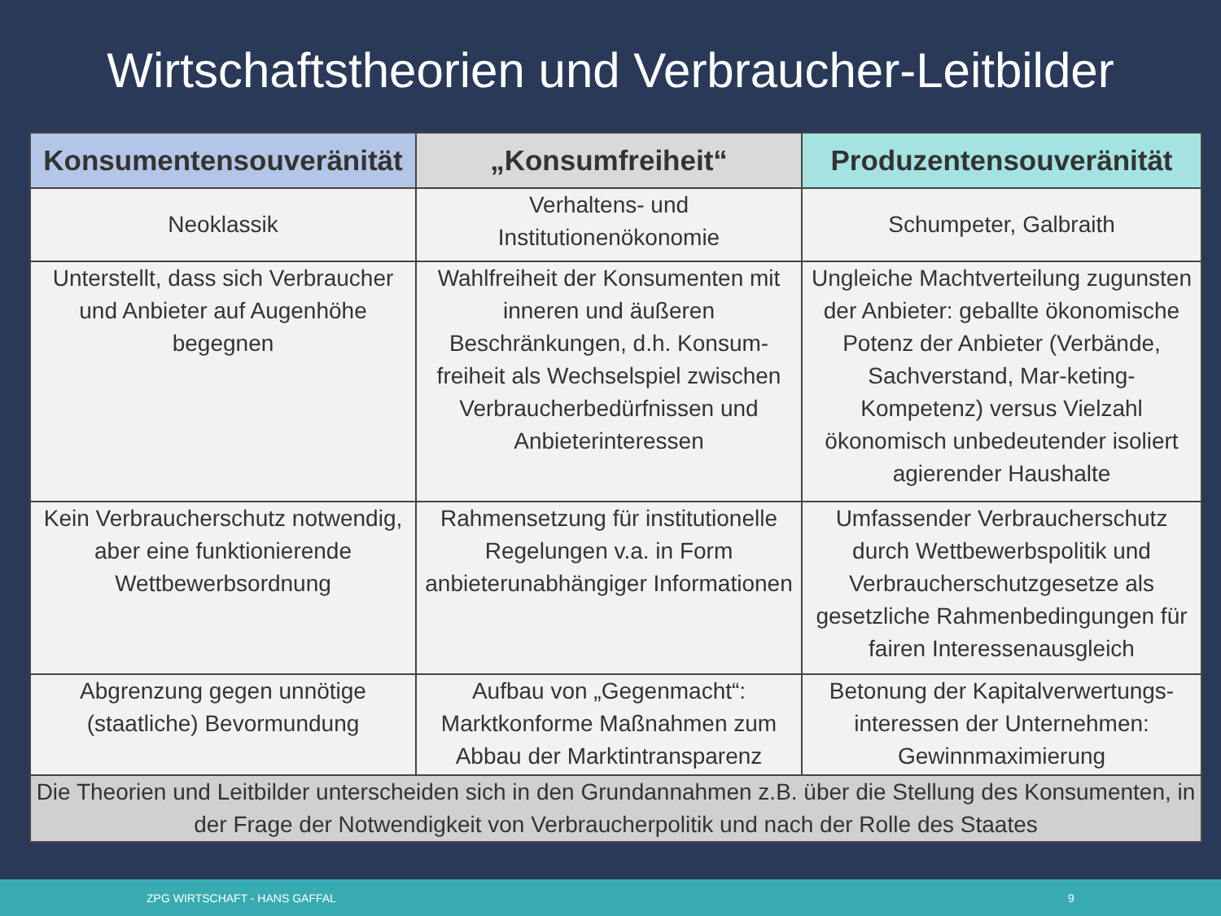Wirtschaftstheorien und Verbraucher-Leitbilder
| Konsumentensouveränität | „Konsumfreiheit“ | Produzentensouveränität |
| --- | --- | --- |
| Neoklassik | Verhaltens- und Institutionenökonomie | Schumpeter, Galbraith |
| Unterstellt, dass sich Verbraucher und Anbieter auf Augenhöhe begegnen | Wahlfreiheit der Konsumenten mit inneren und äußeren Beschränkungen, d.h. Konsum-freiheit als Wechselspiel zwischen Verbraucherbedürfnissen und Anbieterinteressen | Ungleiche Machtverteilung zugunsten der Anbieter: geballte ökonomische Potenz der Anbieter (Verbände, Sachverstand, Mar-keting-Kompetenz) versus Vielzahl ökonomisch unbedeutender isoliert agierender Haushalte |
| Kein Verbraucherschutz notwendig, aber eine funktionierende Wettbewerbsordnung | Rahmensetzung für institutionelle Regelungen v.a. in Form anbieterunabhängiger Informationen | Umfassender Verbraucherschutz durch Wettbewerbspolitik und Verbraucherschutzgesetze als gesetzliche Rahmenbedingungen für fairen Interessenausgleich |
| Abgrenzung gegen unnötige (staatliche) Bevormundung | Aufbau von „Gegenmacht“: Marktkonforme Maßnahmen zum Abbau der Marktintransparenz | Betonung der Kapitalverwertungs-interessen der Unternehmen: Gewinnmaximierung |
| Die Theorien und Leitbilder unterscheiden sich in den Grundannahmen z.B. über die Stellung des Konsumenten, in der Frage der Notwendigkeit von Verbraucherpolitik und nach der Rolle des Staates | | |
ZPG WIRTSCHAFT - HANS GAFFAL 9